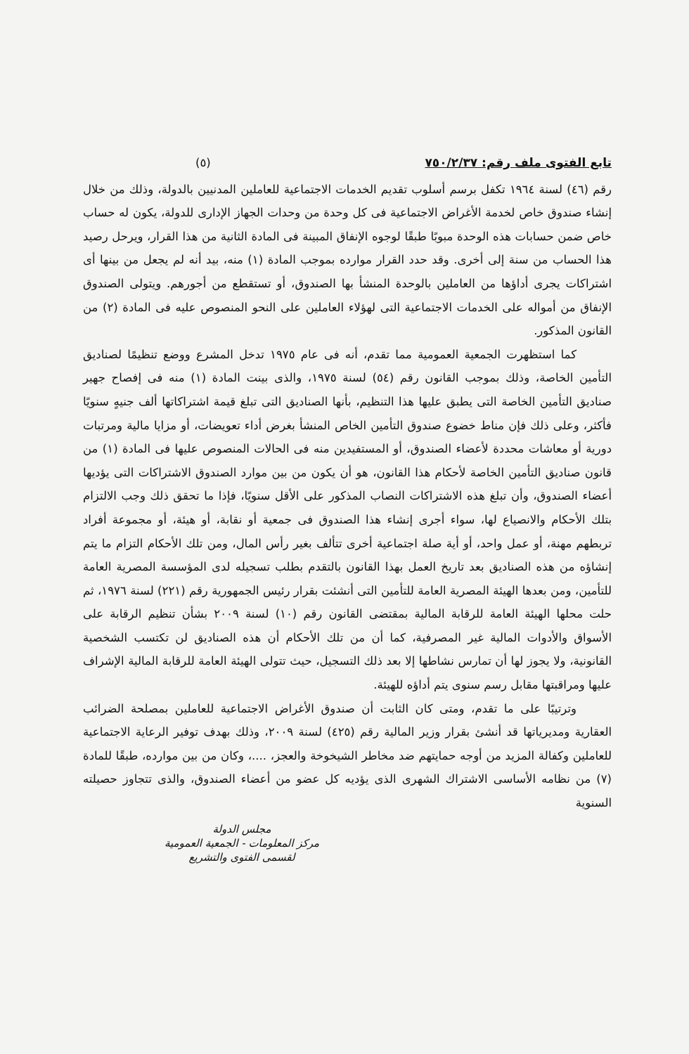تابع الفتوى ملف رقم: ٧٥٠/٢/٣٧ (٥)
رقم (٤٦) لسنة ١٩٦٤ تكفل برسم أسلوب تقديم الخدمات الاجتماعية للعاملين المدنيين بالدولة، وذلك من خلال إنشاء صندوق خاص لخدمة الأغراض الاجتماعية فى كل وحدة من وحدات الجهاز الإدارى للدولة، يكون له حساب خاص ضمن حسابات هذه الوحدة مبوبًا طبقًا لوجوه الإنفاق المبينة فى المادة الثانية من هذا القرار، ويرحل رصيد هذا الحساب من سنة إلى أخرى. وقد حدد القرار موارده بموجب المادة (١) منه، بيد أنه لم يجعل من بينها أى اشتراكات يجرى أداؤها من العاملين بالوحدة المنشأ بها الصندوق، أو تستقطع من أجورهم. ويتولى الصندوق الإنفاق من أمواله على الخدمات الاجتماعية التى لهؤلاء العاملين على النحو المنصوص عليه فى المادة (٢) من القانون المذكور.
كما استظهرت الجمعية العمومية مما تقدم، أنه فى عام ١٩٧٥ تدخل المشرع ووضع تنظيمًا لصناديق التأمين الخاصة، وذلك بموجب القانون رقم (٥٤) لسنة ١٩٧٥، والذى بينت المادة (١) منه فى إفصاح جهير صناديق التأمين الخاصة التى يطبق عليها هذا التنظيم، بأنها الصناديق التى تبلغ قيمة اشتراكاتها ألف جنيهٍ سنويًا فأكثر، وعلى ذلك فإن مناط خضوع صندوق التأمين الخاص المنشأ بغرض أداء تعويضات، أو مزايا مالية ومرتبات دورية أو معاشات محددة لأعضاء الصندوق، أو المستفيدين منه فى الحالات المنصوص عليها فى المادة (١) من قانون صناديق التأمين الخاصة لأحكام هذا القانون، هو أن يكون من بين موارد الصندوق الاشتراكات التى يؤديها أعضاء الصندوق، وأن تبلغ هذه الاشتراكات النصاب المذكور على الأقل سنويًا، فإذا ما تحقق ذلك وجب الالتزام بتلك الأحكام والانصياع لها، سواء أجرى إنشاء هذا الصندوق فى جمعية أو نقابة، أو هيئة، أو مجموعة أفراد تربطهم مهنة، أو عمل واحد، أو أية صلة اجتماعية أخرى تتألف بغير رأس المال، ومن تلك الأحكام التزام ما يتم إنشاؤه من هذه الصناديق بعد تاريخ العمل بهذا القانون بالتقدم بطلب تسجيله لدى المؤسسة المصرية العامة للتأمين، ومن بعدها الهيئة المصرية العامة للتأمين التى أنشئت بقرار رئيس الجمهورية رقم (٢٢١) لسنة ١٩٧٦، ثم حلت محلها الهيئة العامة للرقابة المالية بمقتضى القانون رقم (١٠) لسنة ٢٠٠٩ بشأن تنظيم الرقابة على الأسواق والأدوات المالية غير المصرفية، كما أن من تلك الأحكام أن هذه الصناديق لن تكتسب الشخصية القانونية، ولا يجوز لها أن تمارس نشاطها إلا بعد ذلك التسجيل، حيث تتولى الهيئة العامة للرقابة المالية الإشراف عليها ومراقبتها مقابل رسم سنوى يتم أداؤه للهيئة.
وترتيبًا على ما تقدم، ومتى كان الثابت أن صندوق الأغراض الاجتماعية للعاملين بمصلحة الضرائب العقارية ومديرياتها قد أنشئ بقرار وزير المالية رقم (٤٢٥) لسنة ٢٠٠٩، وذلك بهدف توفير الرعاية الاجتماعية للعاملين وكفالة المزيد من أوجه حمايتهم ضد مخاطر الشيخوخة والعجز، ....، وكان من بين موارده، طبقًا للمادة (٧) من نظامه الأساسى الاشتراك الشهرى الذى يؤديه كل عضو من أعضاء الصندوق، والذى تتجاوز حصيلته السنوية
مجلس الدولة
مركز المعلومات - الجمعية العمومية
لقسمى الفتوى والتشريع